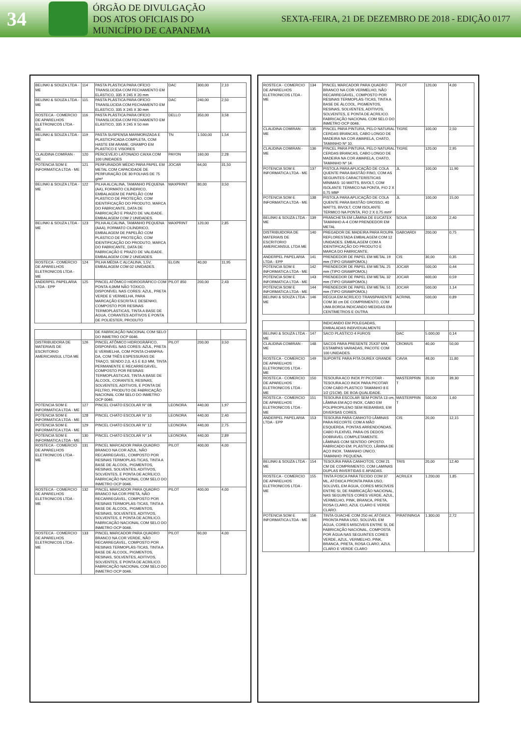34
ÓRGÃO DE DIVULGAÇÃO
DOS ATOS OFICIAIS DO
MUNICÍPIO DE CAPANEMA
SEXTA-FEIRA, 21 DE DEZEMBRO DE 2018 - EDIÇÃO 0177
| BELINKI & SOUZA LTDA - ME | 114 | PASTA PLÁSTICA PARA OFÍCIO TRANSLÚCIDA COM FECHAMENTO EM ELÁSTICO, 335 X 245 X 20 mm | DAC | 300,00 | 2,10 |
| BELINKI & SOUZA LTDA - ME | 115 | PASTA PLÁSTICA PARA OFÍCIO TRANSLÚCIDA COM FECHAMENTO EM ELÁSTICO, 335 X 245 X 30 mm | DAC | 240,00 | 2,50 |
| ROSTECA - COMERCIO DE APARELHOS ELETRONICOS LTDA - ME | 116 | PASTA PLÁSTICA PARA OFÍCIO TRANSLÚCIDA COM FECHAMENTO EM ELÁSTICO, 335 X 245 X 50 mm | DELLO | 350,00 | 3,58 |
| BELINKI & SOUZA LTDA - ME | 119 | PASTA SUSPENSA MARMORIZADA E PLASTICFICADA COMPLETA, COM HASTE EM ARAME, GRAMPO EM PLÁSTICO E VISORES | TN | 1.500,00 | 1,54 |
| CLAUDINA COMIRAN - ME | 120 | PERCEVEJO LATONADO CAIXA COM 100 UNIDADES | PAYON | 160,00 | 2,28 |
| POTENCIA SOM E INFORMATICA LTDA - ME | 121 | PERFURADOR MÉDIO PARA PAPEL EM METAL COM CAPACIDADE DE PERFURAÇÃO DE 30 FOLHAS DE 75 g/m² | JOCAR | 64,00 | 31,50 |
| BELINKI & SOUZA LTDA - ME | 122 | PILHA ALCALINA, TAMANHO PEQUENA (AA), FORMATO CILÍNDRICO, EMBALAGEM DE PAPELÃO COM PLÁSTICO DE PROTEÇÃO, COM IDENTIFICAÇÃO DO PRODUTO, MARCA DO FABRICANTE, DATA DE FABRICAÇÃO E PRAZO DE VALIDADE. EMBALAGEM COM 2 UNIDADES. | MAXPRINT | 80,00 | 3,50 |
| BELINKI & SOUZA LTDA - ME | 123 | PILHA ALCALINA, TAMANHO PEQUENA (AAA), FORMATO CILÍNDRICO, EMBALAGEM DE PAPELÃO COM PLÁSTICO DE PROTEÇÃO, COM IDENTIFICAÇÃO DO PRODUTO, MARCA DO FABRICANTE, DATA DE FABRICAÇÃO E PRAZO DE VALIDADE. EMBALAGEM COM 2 UNIDADES. | MAXPRINT | 120,00 | 2,85 |
| ROSTECA - COMERCIO DE APARELHOS ELETRONICOS LTDA - ME | 124 | PILHA MÉDIA C ALCALINA, 1,5V, EMBALAGEM COM 02 UNIDADES. | ELGIN | 40,00 | 11,95 |
| ANDERPEL PAPELARIA LTDA - EPP | 125 | PINCEL ATÔMICO HIDROGRÁFICO COM PONTA 4,0MM NÃO TÓXICO, DISPONÍVEL NAS CORES: AZUL, PRETA VERDE E VERMELHA, PARA MARCAÇÃO ESCRITA E DESENHO, COMPOSTO POR RESINAS TERMOPLÁSTICAS, TINTA A BASE DE ÁGUA, CORANTES ADITIVOS E PONTA DE POLIÉSTER, PRODUTO | PILOT 850 | 200,00 | 2,43 |
| | | DE FABRICAÇÃO NACIONAL COM SELO DO INMETRO OCP 0046. | | | |
| DISTRIBUIDORA DE MATERIAIS DE ESCRITORIO AMERICANSUL LTDA ME | 126 | PINCEL ATÔMICO HIDROGRÁFICO, DISPONÍVEL NAS CORES: AZUL, PRETA E VERMELHA, COM PONTA CHANFRA-DA, COM TRÊS ESPESSURAS DE TRAÇO, SENDO 2,0, 4,5 E 8,0 MM, TINTA PERMANENTE E RECARREGÁVEL, COMPOSTO POR RESINAS TERMOPLÁSTICAS, TINTA A BASE DE ÁLCOOL, CORANTES, RESINAS, SOLVENTES, ADITIVOS, E PONTA DE FELTRO, PRODUTO DE FABRICAÇÃO NACIONAL COM SELO DO INMETRO OCP 0046. | PILOT | 200,00 | 3,50 |
| POTENCIA SOM E INFORMATICA LTDA - ME | 127 | PINCEL CHATO ESCOLAR N° 08 | LEONORA | 440,00 | 1,97 |
| POTENCIA SOM E INFORMATICA LTDA - ME | 128 | PINCEL CHATO ESCOLAR N° 10 | LEONORA | 440,00 | 2,40 |
| POTENCIA SOM E INFORMATICA LTDA - ME | 129 | PINCEL CHATO ESCOLAR N° 12 | LEONORA | 440,00 | 2,75 |
| POTENCIA SOM E INFORMATICA LTDA - ME | 130 | PINCEL CHATO ESCOLAR N° 14 | LEONORA | 440,00 | 2,89 |
| ROSTECA - COMERCIO DE APARELHOS ELETRONICOS LTDA - ME | 131 | PINCEL MARCADOR PARA QUADRO BRANCO NA COR AZUL, NÃO RECARREGÁVEL, COMPOSTO POR RESINAS TERMOPLÁS-TICAS, TINTA A BASE DE ÁLCOOL, PIGMENTOS, RESINAS, SOLVENTES, ADITIVOS, SOLVENTES, E PONTA DE ACRÍLICO. FABRICAÇÃO NACIONAL COM SELO DO INMETRO OCP 0046. | PILOT | 400,00 | 4,00 |
| ROSTECA - COMERCIO DE APARELHOS ELETRONICOS LTDA - ME | 132 | PINCEL MARCADOR PARA QUADRO BRANCO NA COR PRETA, NÃO RECARREGÁVEL, COMPOSTO POR RESINAS TERMOPLÁS-TICAS, TINTA A BASE DE ÁLCOOL, PIGMENTOS, RESINAS, SOLVENTES, ADITIVOS, SOLVENTES, E PONTA DE ACRÍLICO. FABRICAÇÃO NACIONAL COM SELO DO INMETRO OCP 0046. | PILOT | 400,00 | 4,00 |
| ROSTECA - COMERCIO DE APARELHOS ELETRONICOS LTDA - ME | 133 | PINCEL MARCADOR PARA QUADRO BRANCO NA COR VERDE, NÃO RECARREGÁVEL, COMPOSTO POR RESINAS TERMOPLÁS-TICAS, TINTA A BASE DE ÁLCOOL, PIGMENTOS, RESINAS, SOLVENTES, ADITIVOS, SOLVENTES, E PONTA DE ACRÍLICO. FABRICAÇÃO NACIONAL COM SELO DO INMETRO OCP 0046. | PILOT | 60,00 | 4,00 |
| ROSTECA - COMERCIO DE APARELHOS ELETRONICOS LTDA - ME | 134 | PINCEL MARCADOR PARA QUADRO BRANCO NA COR VERMELHO, NÃO RECARREGÁVEL, COMPOSTO POR RESINAS TERMOPLÁS-TICAS, TINTA A BASE DE ÁLCOOL, PIGMENTOS, RESINAS, SOLVENTES, ADITIVOS, SOLVENTES, E PONTA DE ACRÍLICO. FABRICAÇÃO NACIONAL COM SELO DO INMETRO OCP 0046. | PILOT | 120,00 | 4,00 |
| CLAUDINA COMIRAN - ME | 135 | PINCEL PARA PINTURA, PELO NATURAL CERDAS BRANCAS, CABO LONGO DE MADEIRA NA COR AMARELA, CHATO, TAMANHO Nº 10. | TIGRE | 100,00 | 2,50 |
| CLAUDINA COMIRAN - ME | 136 | PINCEL PARA PINTURA, PELO NATURAL CERDAS BRANCAS, CABO LONGO DE MADEIRA NA COR AMARELA, CHATO, TAMANHO Nº 14. | TIGRE | 120,00 | 2,95 |
| POTENCIA SOM E INFORMATICA LTDA - ME | 137 | PISTOLA PARA APLICAÇÃO DE COLA QUENTE PARA BASTÃO FINO, COM AS SEGUINTES CARACTERÍSTICAS MÍNIMAS: 10 WATTS, BIVOLT, COM ISOLANTE TÉRMICO NA PONTA, FIO 2 X 0,75 MM² | JL | 100,00 | 11,90 |
| POTENCIA SOM E INFORMATICA LTDA - ME | 138 | PISTOLA PARA APLICAÇÃO DE COLA QUENTE PARA BASTÃO GROSSO, 40 WATTS, BIVOLT, COM ISOLANTE TÉRMICO NA PONTA, FIO 2 X 0,75 mm² | JL | 100,00 | 15,00 |
| BELINKI & SOUZA LTDA - ME | 139 | PRANCHETA EM LÂMINA DE EUCATEX TAMANHO A-4 COM PRENDEDOR EM METAL | SOUA | 100,00 | 2,40 |
| DISTRIBUIDORA DE MATERIAIS DE ESCRITORIO AMERICANSUL LTDA ME | 140 | PREGADOR DE MADEIRA PARA ROUPA REFLORESTADA EMBALAGEM COM 12 UNIDADES. EMBALAGEM COM A IDENTIFICAÇÃO DO PRODUTO E MARCA DO FABRICANTE. | GABOARDI | 200,00 | 0,75 |
| ANDERPEL PAPELARIA LTDA - EPP | 141 | PRENDEDOR DE PAPEL EM METAL 19 mm (TIPO GRAMPOMOL) | CIS | 30,00 | 0,35 |
| POTENCIA SOM E INFORMATICA LTDA - ME | 142 | PRENDEDOR DE PAPEL EM METAL 25 mm (TIPO GRAMPOMOL) | JOCAR | 500,00 | 0,44 |
| POTENCIA SOM E INFORMATICA LTDA - ME | 143 | PRENDEDOR DE PAPEL EM METAL 32 mm (TIPO GRAMPOMOL) | JOCAR | 600,00 | 0,59 |
| POTENCIA SOM E INFORMATICA LTDA - ME | 144 | PRENDEDOR DE PAPEL EM METAL 51 mm (TIPO GRAMPOMOL) | JOCAR | 500,00 | 1,14 |
| BELINKI & SOUZA LTDA - ME | 146 | RÉGUA EM ACRÍLICO TRANSPARENTE COM 30 cm DE COMPRIMENTO, COM UMA BORDA INDICANDO MEDIDAS EM CENTÍMETROS E OUTRA | ACRINIL | 500,00 | 0,89 |
| | | INDICANDO EM POLEGADAS, EMBALADAS INDIVIDUALMENTE | | | |
| BELINKI & SOUZA LTDA - ME | 147 | SACO PLASTICO 4 FUROS | DAC | 5.000,00 | 0,14 |
| CLAUDINA COMIRAN - ME | 148 | SACOS PARA PRESENTE 25X37 MM, ESTAMPAS VARIADAS, PACOTE COM 100 UNIDADES. | CROMUS | 40,00 | 50,00 |
| ROSTECA - COMERCIO DE APARELHOS ELETRONICOS LTDA - ME | 149 | SUPORTE PARA FITA DUREX GRANDE | CAVIA | 48,00 | 11,80 |
| ROSTECA - COMERCIO DE APARELHOS ELETRONICOS LTDA - ME | 150 | TESOURA ACO INOX P/ PICOTAR - TESOURA ACO INOX PARA PICOTAR COM CABO PLASTICO TAMANHO 8 E 1/2 (21CM). DE BOA QUALIDADE. | MASTERPRIN T | 20,00 | 39,30 |
| ROSTECA - COMERCIO DE APARELHOS ELETRONICOS LTDA - ME | 151 | TESOURA ESCOLAR SEM PONTA 13 cm, LÂMINA EM AÇO INOX, CABO EM POLIPROPILENO SEM REBARBAS, EM DIVERSAS CORES. | MASTERPRIN T | 500,00 | 1,60 |
| ANDERPEL PAPELARIA LTDA - EPP | 153 | TESOURA PARA CANHOTO LÂMINAS PARA RECORTE COM A MÃO ESQUERDA. PONTAS ARRENDONDAS. CABO FLEXÍVEL PARA OS DEDOS DOBRÁVEL COMPLETAMENTE. LÂMINAS COM SENTIDO OPOSTO. FABRICADO EM: PLÁSTICO, LÂMINA DE AÇO INOX. TAMANHO ÚNICO. TAMANHO: PEQUENA. | CIS | 20,00 | 12,15 |
| BELINKI & SOUZA LTDA - ME | 154 | TESOURA PARA CANHOTOS, COM 21 CM DE COMPRIMENTO, COM LAMINAS DUPLAS INVERTIDAS E AFIADAS. | TRIS | 20,00 | 12,40 |
| ROSTECA - COMERCIO DE APARELHOS ELETRONICOS LTDA - ME | 155 | TINTA FOSCA PARA TECIDO COM 37 ML, ATÓXICA PRONTA PARA USO, SOLÚVEL EM ÁGUA, CORES MISCÍVEIS ENTRE SI, DE FABRICAÇÃO NACIONAL, NAS SEGUINTES CORES VERDE, AZUL, VERMELHO, PINK, BRANCA, PRETA, ROSA CLARO, AZUL CLARO E VERDE CLARO. | ACRILEX | 1.200,00 | 1,85 |
| POTENCIA SOM E INFORMATICA LTDA - ME | 156 | TINTA GUACHE COM 250 ml, ATÓXICA PRONTA PARA USO, SOLÚVEL EM ÁGUA, CORES MISCÍVEIS ENTRE SI, DE FABRICAÇÃO NACIONAL, COMPOSTA POR ÁGUA NAS SEGUINTES CORES VERDE, AZUL, VERMELHO, PINK, BRANCA, PRETA, ROSA CLARO, AZUL CLARO E VERDE CLARO | PIRATININGA | 1.300,00 | 2,72 |